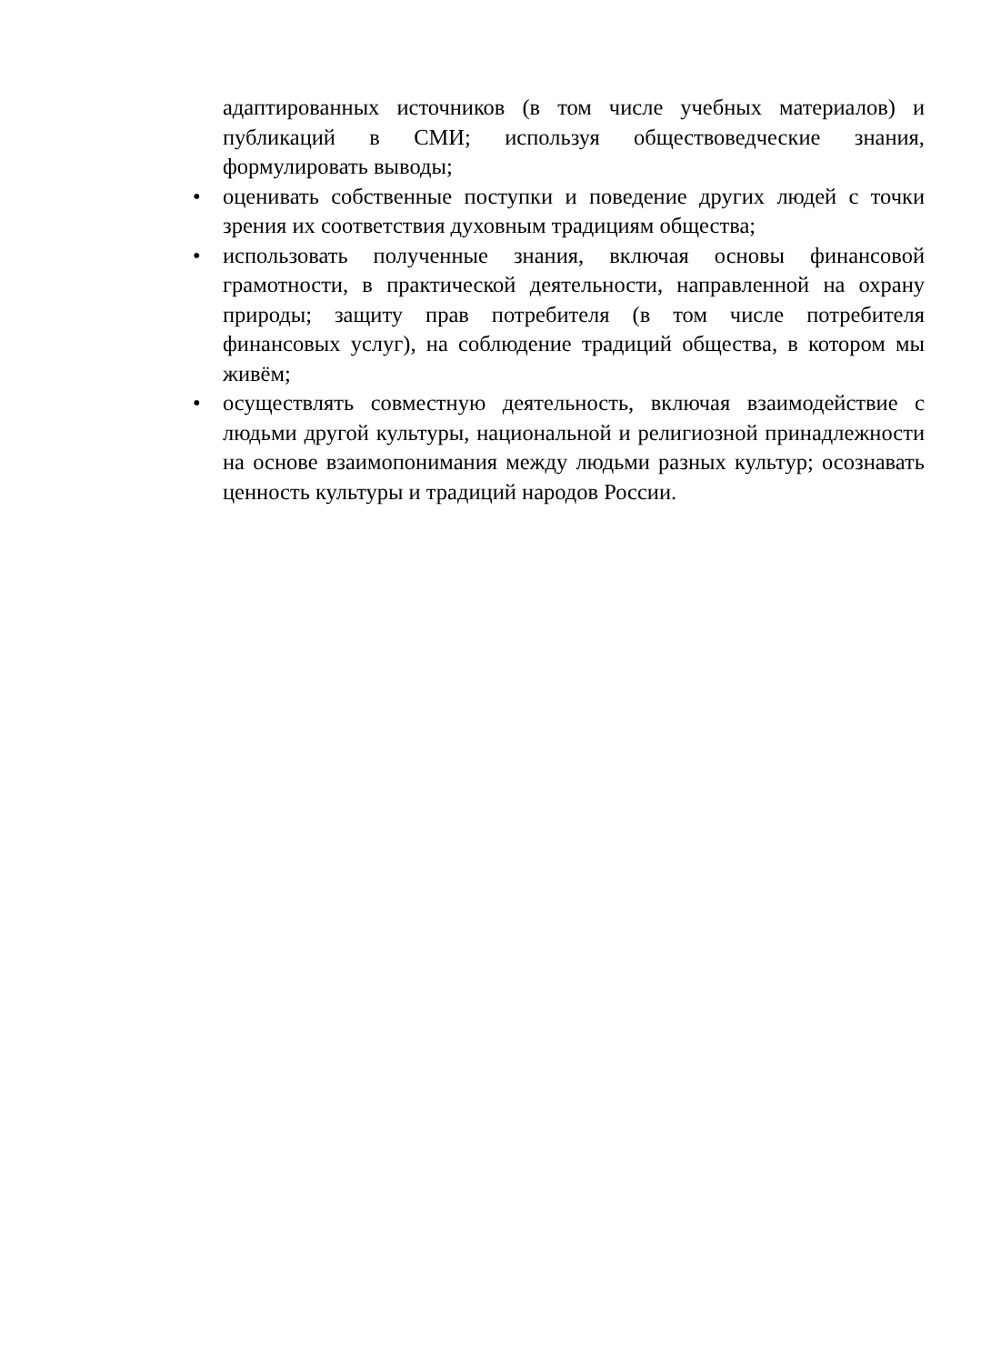адаптированных источников (в том числе учебных материалов) и публикаций в СМИ; используя обществоведческие знания, формулировать выводы;
• оценивать собственные поступки и поведение других людей с точки зрения их соответствия духовным традициям общества;
• использовать полученные знания, включая основы финансовой грамотности, в практической деятельности, направленной на охрану природы; защиту прав потребителя (в том числе потребителя финансовых услуг), на соблюдение традиций общества, в котором мы живём;
• осуществлять совместную деятельность, включая взаимодействие с людьми другой культуры, национальной и религиозной принадлежности на основе взаимопонимания между людьми разных культур; осознавать ценность культуры и традиций народов России.